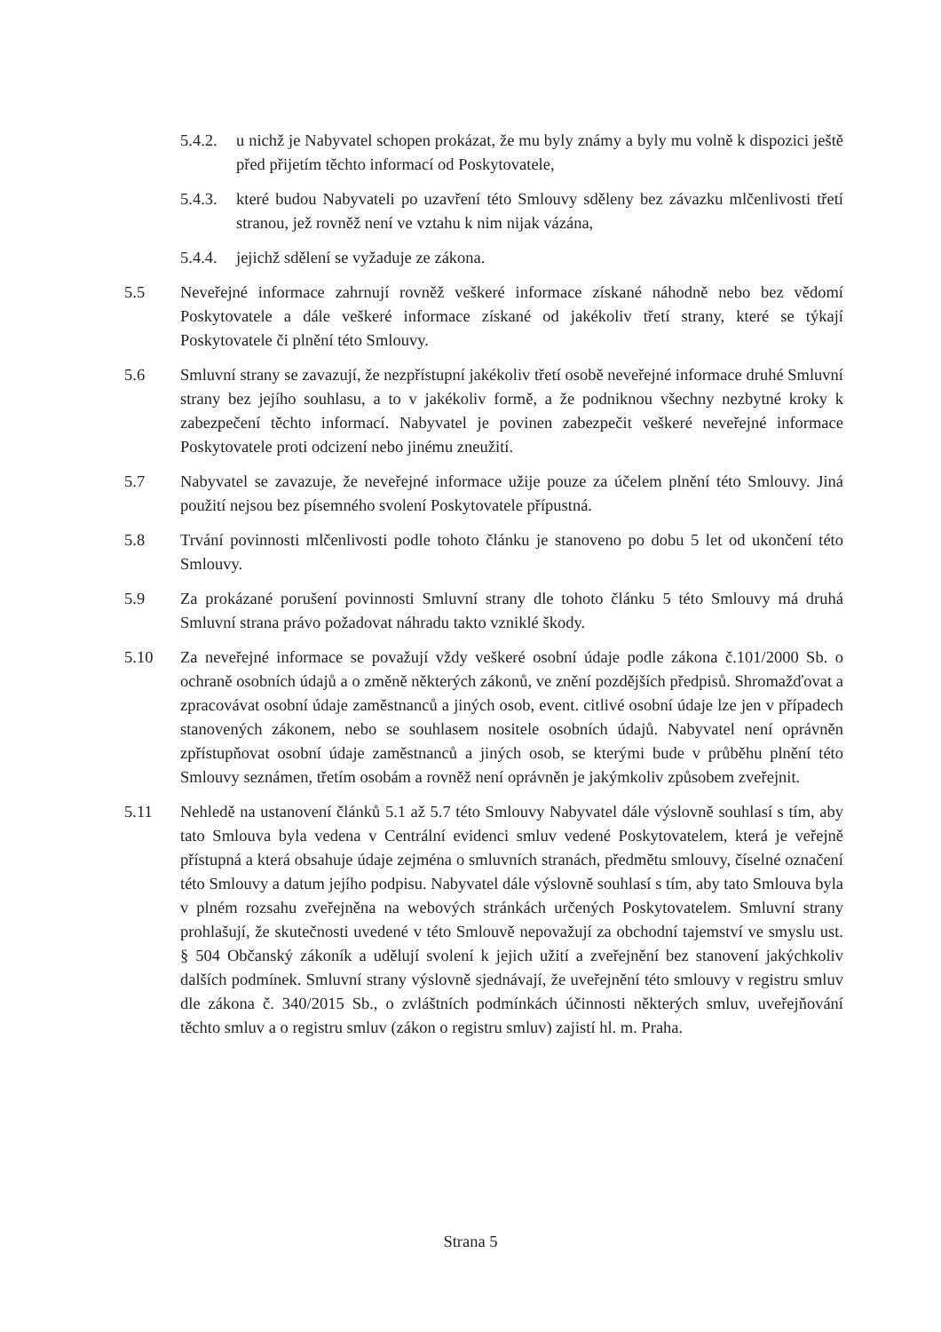5.4.2.
u nichž je Nabyvatel schopen prokázat, že mu byly známy a byly mu volně k dispozici ještě před přijetím těchto informací od Poskytovatele,
5.4.3.
které budou Nabyvateli po uzavření této Smlouvy sděleny bez závazku mlčenlivosti třetí stranou, jež rovněž není ve vztahu k nim nijak vázána,
5.4.4.
jejichž sdělení se vyžaduje ze zákona.
5.5 Neveřejné informace zahrnují rovněž veškeré informace získané náhodně nebo bez vědomí Poskytovatele a dále veškeré informace získané od jakékoliv třetí strany, které se týkají Poskytovatele či plnění této Smlouvy.
5.6 Smluvní strany se zavazují, že nezpřístupní jakékoliv třetí osobě neveřejné informace druhé Smluvní strany bez jejího souhlasu, a to v jakékoliv formě, a že podniknou všechny nezbytné kroky k zabezpečení těchto informací. Nabyvatel je povinen zabezpečit veškeré neveřejné informace Poskytovatele proti odcizení nebo jinému zneužití.
5.7 Nabyvatel se zavazuje, že neveřejné informace užije pouze za účelem plnění této Smlouvy. Jiná použití nejsou bez písemného svolení Poskytovatele přípustná.
5.8 Trvání povinnosti mlčenlivosti podle tohoto článku je stanoveno po dobu 5 let od ukončení této Smlouvy.
5.9 Za prokázané porušení povinnosti Smluvní strany dle tohoto článku 5 této Smlouvy má druhá Smluvní strana právo požadovat náhradu takto vzniklé škody.
5.10 Za neveřejné informace se považují vždy veškeré osobní údaje podle zákona č.101/2000 Sb. o ochraně osobních údajů a o změně některých zákonů, ve znění pozdějších předpisů. Shromažďovat a zpracovávat osobní údaje zaměstnanců a jiných osob, event. citlivé osobní údaje lze jen v případech stanovených zákonem, nebo se souhlasem nositele osobních údajů. Nabyvatel není oprávněn zpřístupňovat osobní údaje zaměstnanců a jiných osob, se kterými bude v průběhu plnění této Smlouvy seznámen, třetím osobám a rovněž není oprávněn je jakýmkoliv způsobem zveřejnit.
5.11 Nehledě na ustanovení článků 5.1 až 5.7 této Smlouvy Nabyvatel dále výslovně souhlasí s tím, aby tato Smlouva byla vedena v Centrální evidenci smluv vedené Poskytovatelem, která je veřejně přístupná a která obsahuje údaje zejména o smluvních stranách, předmětu smlouvy, číselné označení této Smlouvy a datum jejího podpisu. Nabyvatel dále výslovně souhlasí s tím, aby tato Smlouva byla v plném rozsahu zveřejněna na webových stránkách určených Poskytovatelem. Smluvní strany prohlašují, že skutečnosti uvedené v této Smlouvě nepovažují za obchodní tajemství ve smyslu ust. § 504 Občanský zákoník a udělují svolení k jejich užití a zveřejnění bez stanovení jakýchkoliv dalších podmínek. Smluvní strany výslovně sjednávají, že uveřejnění této smlouvy v registru smluv dle zákona č. 340/2015 Sb., o zvláštních podmínkách účinnosti některých smluv, uveřejňování těchto smluv a o registru smluv (zákon o registru smluv) zajistí hl. m. Praha.
Strana 5